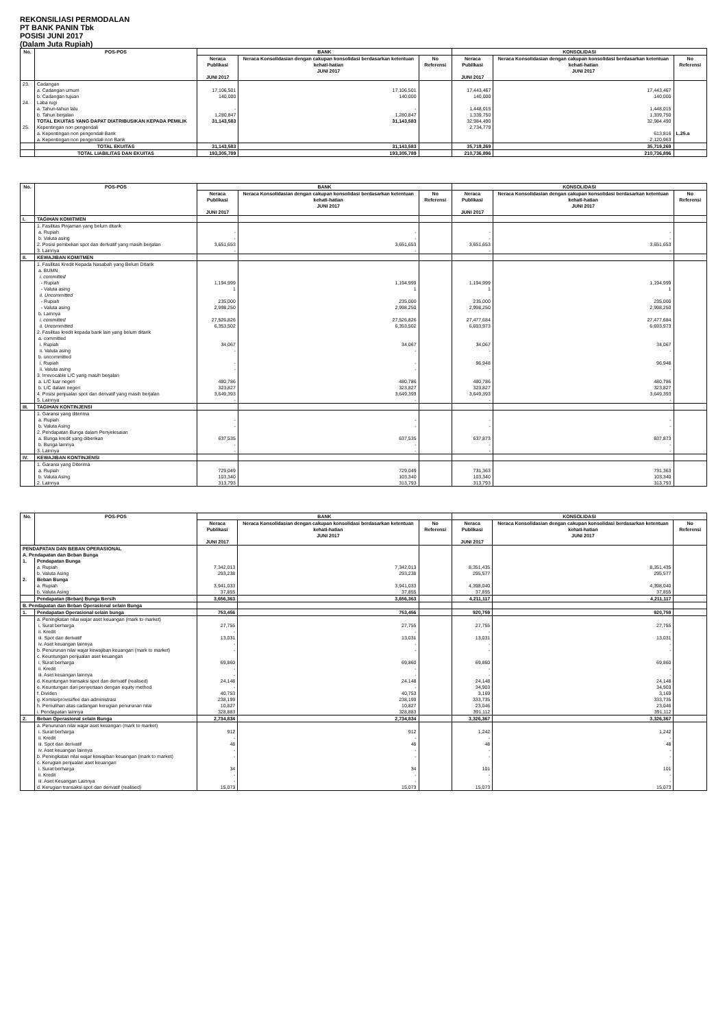REKONSILIASI PERMODALAN
PT BANK PANIN Tbk
POSISI JUNI 2017
(Dalam Juta Rupiah)
| No. | POS-POS | BANK | | | KONSOLIDASI | | |
| --- | --- | --- | --- | --- | --- | --- | --- |
| | | Neraca Publikasi JUNI 2017 | Neraca Konsolidasian dengan cakupan konsolidasi berdasarkan ketentuan kehati-hatian JUNI 2017 | No Referensi | Neraca Publikasi JUNI 2017 | Neraca Konsolidasian dengan cakupan konsolidasi berdasarkan ketentuan kehati-hatian JUNI 2017 | No Referensi |
| 23. | Cadangan | | | | | | |
| | a. Cadangan umum | 17,106,501 | 17,106,501 | | 17,443,467 | 17,443,467 | |
| | b. Cadangan tujuan | 140,000 | 140,000 | | 140,000 | 140,000 | |
| 24. | Laba rugi | | | | | | |
| | a. Tahun-tahun lalu | - | - | | 1,448,015 | 1,448,015 | |
| | b. Tahun berjalan | 1,280,847 | 1,280,847 | | 1,339,750 | 1,339,750 | |
| | TOTAL EKUITAS YANG DAPAT DIATRIBUSIKAN KEPADA PEMILIK | 31,143,583 | 31,143,583 | | 32,984,490 | 32,984,490 | |
| 25. | Kepentingan non pengendali | | | | 2,734,779 | | |
| | a. Kepentingan non pengendali Bank | | | | | 613,816 | L.25.a |
| | a. Kepentingan non pengendali non Bank | | | | | 2,120,963 | |
| | TOTAL EKUITAS | 31,143,583 | 31,143,583 | | 35,719,269 | 35,719,269 | |
| | TOTAL LIABILITAS DAN EKUITAS | 193,305,789 | 193,305,789 | | 210,736,896 | 210,736,896 | |
| No. | POS-POS | BANK | | | KONSOLIDASI | | |
| --- | --- | --- | --- | --- | --- | --- | --- |
| | | Neraca Publikasi JUNI 2017 | Neraca Konsolidasian dengan cakupan konsolidasi berdasarkan ketentuan kehati-hatian JUNI 2017 | No Referensi | Neraca Publikasi JUNI 2017 | Neraca Konsolidasian dengan cakupan konsolidasi berdasarkan ketentuan kehati-hatian JUNI 2017 | No Referensi |
| I. | TAGIHAN KOMITMEN | | | | | | |
| | 1. Fasilitas Pinjaman yang belum ditarik | | | | | | |
| | a. Rupiah | - | - | | - | - | |
| | b. Valuta asing | - | - | | - | - | |
| | 2. Posisi pembelian spot dan derivatif yang masih berjalan | 3,651,653 | 3,651,653 | | 3,651,653 | 3,651,653 | |
| | 3. Lainnya | - | - | | - | - | |
| II. | KEWAJIBAN KOMITMEN | | | | | | |
| | 1. Fasilitas Kredit Kepada Nasabah yang Belum Ditarik | | | | | | |
| | a. BUMN | | | | | | |
| | i. committed | | | | | | |
| | - Rupiah | 1,194,999 | 1,194,999 | | 1,194,999 | 1,194,999 | |
| | - Valuta asing | 1 | 1 | | 1 | 1 | |
| | ii. Uncommitted | | | | | | |
| | - Rupiah | 235,000 | 235,000 | | 235,000 | 235,000 | |
| | - Valuta asing | 2,998,250 | 2,998,250 | | 2,998,250 | 2,998,250 | |
| | b. Lainnya | | | | | | |
| | i. committed | 27,526,826 | 27,526,826 | | 27,477,684 | 27,477,684 | |
| | ii. Uncommitted | 6,353,502 | 6,353,502 | | 6,693,973 | 6,693,973 | |
| | 2. Fasilitas kredit kepada bank lain yang belum ditarik | | | | | | |
| | a. committed | | | | | | |
| | i. Rupiah | 34,067 | 34,067 | | 34,067 | 34,067 | |
| | ii. Valuta asing | - | - | | - | - | |
| | b. uncommitted | | | | | | |
| | i. Rupiah | - | - | | 96,948 | 96,948 | |
| | ii. Valuta asing | - | - | | - | - | |
| | 3. Irrevocable L/C yang masih berjalan | | | | | | |
| | a. L/C luar negeri | 480,786 | 480,786 | | 480,786 | 480,786 | |
| | b. L/C dalam negeri | 323,827 | 323,827 | | 323,827 | 323,827 | |
| | 4. Posisi penjualan spot dan derivatif yang masih berjalan | 3,649,393 | 3,649,393 | | 3,649,393 | 3,649,393 | |
| | 5. Lainnya | - | - | | - | - | |
| III. | TAGIHAN KONTINJENSI | | | | | | |
| | 1. Garansi yang diterima | | | | | | |
| | a. Rupiah | - | - | | - | - | |
| | b. Valuta Asing | - | - | | - | - | |
| | 2. Pendapatan Bunga dalam Penyelesaian | | | | | | |
| | a. Bunga kredit yang diberikan | 637,535 | 637,535 | | 637,873 | 637,873 | |
| | b. Bunga lainnya | - | - | | - | - | |
| | 3. Lainnya | - | - | | - | - | |
| IV. | KEWAJIBAN KONTINJENSI | | | | | | |
| | 1. Garansi yang Diterima | | | | | | |
| | a. Rupiah | 729,049 | 729,049 | | 731,363 | 731,363 | |
| | b. Valuta Asing | 103,340 | 103,340 | | 103,340 | 103,340 | |
| | 2. Lainnya | 313,793 | 313,793 | | 313,793 | 313,793 | |
| No. | POS-POS | BANK | | | KONSOLIDASI | | |
| --- | --- | --- | --- | --- | --- | --- | --- |
| | | Neraca Publikasi JUNI 2017 | Neraca Konsolidasian dengan cakupan konsolidasi berdasarkan ketentuan kehati-hatian JUNI 2017 | No Referensi | Neraca Publikasi JUNI 2017 | Neraca Konsolidasian dengan cakupan konsolidasi berdasarkan ketentuan kehati-hatian JUNI 2017 | No Referensi |
| PENDAPATAN DAN BEBAN OPERASIONAL | | | | | | | |
| A. Pendapatan dan Beban Bunga | | | | | | | |
| 1. | Pendapatan Bunga | | | | | | |
| | a. Rupiah | 7,342,013 | 7,342,013 | | 8,351,435 | 8,351,435 | |
| | b. Valuta Asing | 293,238 | 293,238 | | 295,577 | 295,577 | |
| 2. | Beban Bunga | | | | | | |
| | a. Rupiah | 3,941,033 | 3,941,033 | | 4,398,040 | 4,398,040 | |
| | b. Valuta Asing | 37,855 | 37,855 | | 37,855 | 37,855 | |
| | Pendapatan (Beban) Bunga Bersih | 3,656,363 | 3,656,363 | | 4,211,117 | 4,211,117 | |
| B. Pendapatan dan Beban Operasional selain Bunga | | | | | | | |
| 1. | Pendapatan Operasional selain bunga | 753,456 | 753,456 | | 920,759 | 920,759 | |
| | a. Peningkatan nilai wajar aset keuangan (mark to market) | | | | | | |
| | i. Surat berharga | 27,755 | 27,755 | | 27,755 | 27,755 | |
| | ii. Kredit | - | - | | - | - | |
| | iii. Spot dan derivatif | 13,031 | 13,031 | | 13,031 | 13,031 | |
| | iv. Aset keuangan lainnya | - | - | | - | - | |
| | b. Penurunan nilai wajar kewajiban keuangan (mark to market) | - | - | | - | - | |
| | c. Keuntungan penjualan aset keuangan | | | | | | |
| | i. Surat berharga | 69,860 | 69,860 | | 69,860 | 69,860 | |
| | ii. Kredit | - | - | | - | - | |
| | iii. Aset keuangan lainnya | - | - | | - | - | |
| | d. Keuntungan transaksi spot dan derivatif (realised) | 24,148 | 24,148 | | 24,148 | 24,148 | |
| | e. Keuntungan dari penyertaan dengan equity method | - | - | | 34,903 | 34,903 | |
| | f. Dividen | 40,753 | 40,753 | | 3,169 | 3,169 | |
| | g. Komisi/provisi/fee dan administrasi | 238,199 | 238,199 | | 333,735 | 333,735 | |
| | h. Pemulihan atas cadangan kerugian penurunan nilai | 10,827 | 10,827 | | 23,046 | 23,046 | |
| | i. Pendapatan lainnya | 328,883 | 328,883 | | 391,112 | 391,112 | |
| 2. | Beban Operasional selain Bunga | 2,734,834 | 2,734,834 | | 3,326,367 | 3,326,367 | |
| | a. Penurunan nilai wajar aset keuangan (mark to market) | | | | | | |
| | i. Surat berharga | 912 | 912 | | 1,242 | 1,242 | |
| | ii. Kredit | - | - | | - | - | |
| | iii. Spot dan derivatif | 48 | 48 | | 48 | 48 | |
| | iv. Aset keuangan lainnya | - | - | | - | - | |
| | b. Peningkatan nilai wajar kewajiban keuangan (mark to market) | - | - | | - | - | |
| | c. Kerugian penjualan aset keuangan | | | | | | |
| | i. Surat berharga | 34 | 34 | | 101 | 101 | |
| | ii. Kredit | - | - | | - | - | |
| | iii. Aset Keuangan Lainnya | - | - | | - | - | |
| | d. Kerugian transaksi spot dan derivatif (realised) | 15,073 | 15,073 | | 15,073 | 15,073 | |